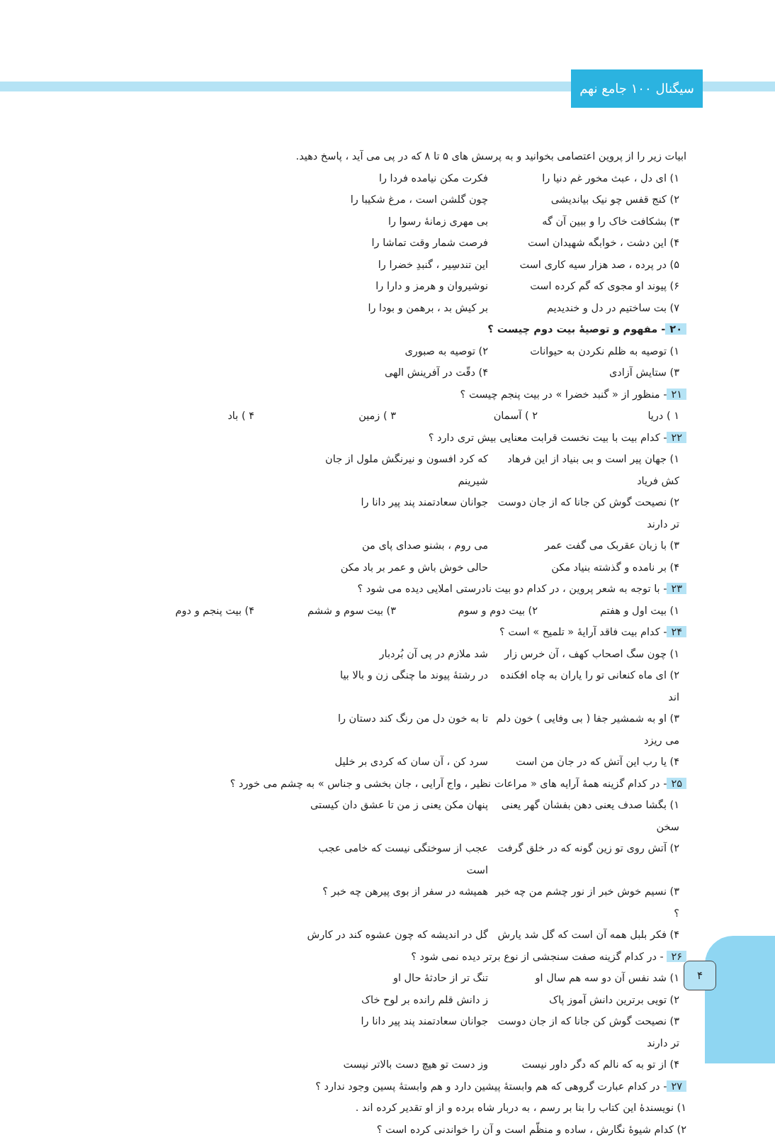سیگنال ۱۰۰ جامع نهم
۴
ابیات زیر را از پروین اعتصامی بخوانید و به پرسش های ۵ تا ۸ که در پی می آید ، پاسخ دهید.
۱) ای دل ، عبث مخور غم دنیا را فکرت مکن نیامده فردا را
۲) کنج قفس چو نیک بیاندیشی چون گلشن است ، مرغ شکیبا را
۳) بشکافت خاک را و ببین آن گه بی مهری زمانهٔ رسوا را
۴) این دشت ، خوابگه شهیدان است فرصت شمار وقت تماشا را
۵) در پرده ، صد هزار سیه کاری است این تندسِیر ، گنبدِ خضرا را
۶) پیوند او مجوی که گم کرده است نوشیروان و هرمز و دارا را
۷) بت ساختیم در دل و خندیدیم بر کیش بد ، برهمن و بودا را
۲۰ - مفهوم و توصیهٔ بیت دوم چیست ؟
۱) توصیه به ظلم نکردن به حیوانات ۲) توصیه به صبوری
۳) ستایش آزادی ۴) دقّت در آفرینش الهی
۲۱ - منظور از « گنبد خضرا » در بیت پنجم چیست ؟
۱ ) دریا ۲ ) آسمان ۳ ) زمین ۴ ) باد
۲۲ - کدام بیت با بیت نخست قرابت معنایی بیش تری دارد ؟
۱) جهان پیر است و بی بنیاد از این فرهاد کش فریاد که کرد افسون و نیرنگش ملول از جان شیرینم
۲) نصیحت گوش کن جانا که از جان دوست تر دارند جوانان سعادتمند پند پیر دانا را
۳) با زبان عقربک می گفت عمر می روم ، بشنو صدای پای من
۴) بر نامده و گذشته بنیاد مکن حالی خوش باش و عمر بر باد مکن
۲۳ - با توجه به شعر پروین ، در کدام دو بیت نادرستی املایی دیده می شود ؟
۱) بیت اول و هفتم ۲) بیت دوم و سوم ۳) بیت سوم و ششم ۴) بیت پنجم و دوم
۲۴ - کدام بیت فاقد آرایهٔ « تلمیح » است ؟
۱) چون سگ اصحاب کهف ، آن خرس زار شد ملازم در پی آن بُردبار
۲) ای ماه کنعانی تو را یاران به چاه افکنده اند در رشتهٔ پیوند ما چنگی زن و بالا بیا
۳) او به شمشیر جفا ( بی وفایی ) خون دلم می ریزد تا به خون دل من رنگ کند دستان را
۴) یا رب این آتش که در جان من است سرد کن ، آن سان که کردی بر خلیل
۲۵ - در کدام گزینه همهٔ آرایه های « مراعات نظیر ، واج آرایی ، جان بخشی و جناس » به چشم می خورد ؟
۱) بگشا صدف یعنی دهن بفشان گهر یعنی سخن پنهان مکن یعنی ز من تا عشق دان کیستی
۲) آتش روی تو زین گونه که در خلق گرفت عجب از سوختگی نیست که خامی عجب است
۳) نسیم خوش خبر از نور چشم من چه خبر ؟ همیشه در سفر از بوی پیرهن چه خبر ؟
۴) فکر بلبل همه آن است که گل شد یارش گل در اندیشه که چون عشوه کند در کارش
۲۶ - در کدام گزینه صفت سنجشی از نوع برتر دیده نمی شود ؟
۱) شد نفس آن دو سه هم سال او تنگ تر از حادثهٔ حال او
۲) تویی برترین دانش آموز پاک ز دانش قلم رانده بر لوح خاک
۳) نصیحت گوش کن جانا که از جان دوست تر دارند جوانان سعادتمند پند پیر دانا را
۴) از تو به که نالم که دگر داور نیست وز دست تو هیچ دست بالاتر نیست
۲۷ - در کدام عبارت گروهی که هم وابستهٔ پیشین دارد و هم وابستهٔ پسین وجود ندارد ؟
۱) نویسندهٔ این کتاب را بنا بر رسم ، به دربار شاه برده و از او تقدیر کرده اند .
۲) کدام شیوهٔ نگارش ، ساده و منظّم است و آن را خواندنی کرده است ؟